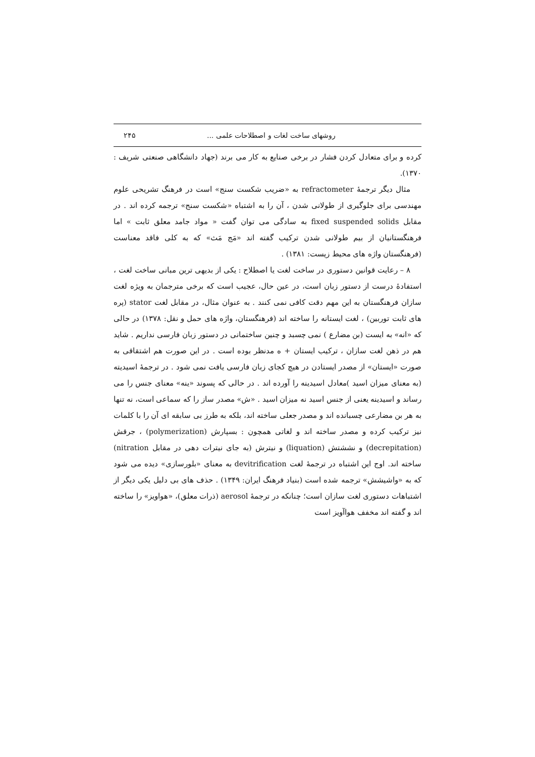روشهای ساخت لغات و اصطلاحات علمی ... ۲۴۵
کرده و برای متعادل کردن فشار در برخی صنایع به کار می برند (جهاد دانشگاهی صنعتی شریف : ۱۳۷۰).
مثال دیگر ترجمهٔ refractometer به «ضریب شکست سنج» است در فرهنگ تشریحی علوم مهندسی برای جلوگیری از طولانی شدن ، آن را به اشتباه «شکست سنج» ترجمه کرده اند . در مقابل fixed suspended solids به سادگی می توان گفت « مواد جامد معلق ثابت » اما فرهنگستانیان از بیم طولانی شدن ترکیب گفته اند «مَج مَث» که به کلی فاقد معناست (فرهنگستان واژه های محیط زیست: ۱۳۸۱) .
۸ – رعایت قوانین دستوری در ساخت لغت یا اصطلاح : یکی از بدیهی ترین مبانی ساخت لغت ، استفادهٔ درست از دستور زبان است، در عین حال، عجیب است که برخی مترجمان به ویژه لغت سازان فرهنگستان به این مهم دقت کافی نمی کنند . به عنوان مثال، در مقابل لغت stator (پره های ثابت توربین) ، لغت ایستانه را ساخته اند (فرهنگستان، واژه های حمل و نقل: ۱۳۷۸) در حالی که «انه» به ایست (بن مضارع ) نمی چسبد و چنین ساختمانی در دستور زبان فارسی نداریم . شاید هم در ذهن لغت سازان ، ترکیب ایستان + ه مدنظر بوده است . در این صورت هم اشتقاقی به صورت «ایستان» از مصدر ایستادن در هیچ کجای زبان فارسی یافت نمی شود . در ترجمهٔ اسیدیته (به معنای میزان اسید )معادل اسیدینه را آورده اند . در حالی که پسوند «ینه» معنای جنس را می رساند و اسیدینه یعنی از جنس اسید نه میزان اسید . «ش» مصدر ساز را که سماعی است، نه تنها به هر بن مضارعی چسبانده اند و مصدر جعلی ساخته اند، بلکه به طرز بی سابقه ای آن را با کلمات نیز ترکیب کرده و مصدر ساخته اند و لغاتی همچون : بسپارش (polymerization) ، جرقش (decrepitation) و نششتش (liquation) و نیترش (به جای نیترات دهی در مقابل nitration) ساخته اند. اوج این اشتباه در ترجمهٔ لغت devitrification به معنای «بلورسازی» دیده می شود که به «واشیشش» ترجمه شده است (بنیاد فرهنگ ایران: ۱۳۴۹) . حذف های بی دلیل یکی دیگر از اشتباهات دستوری لغت سازان است؛ چنانکه در ترجمهٔ aerosol (ذرات معلق)، «هواویز» را ساخته اند و گفته اند مخفف هواآویز است